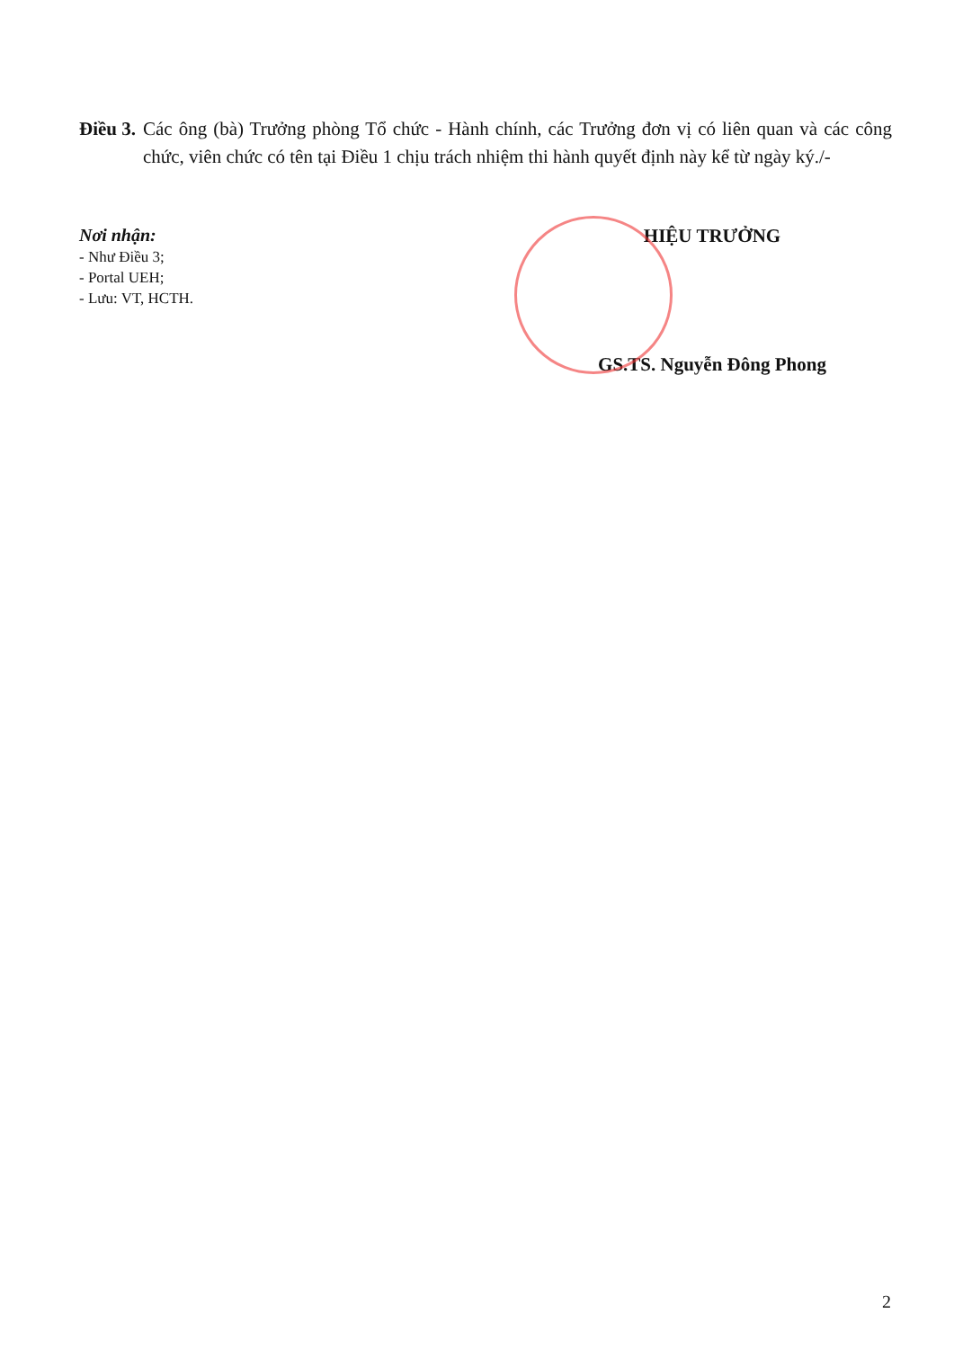Điều 3. Các ông (bà) Trưởng phòng Tổ chức - Hành chính, các Trưởng đơn vị có liên quan và các công chức, viên chức có tên tại Điều 1 chịu trách nhiệm thi hành quyết định này kể từ ngày ký./-
Nơi nhận:
- Như Điều 3;
- Portal UEH;
- Lưu: VT, HCTH.
HIỆU TRƯỞNG
GS.TS. Nguyễn Đông Phong
2